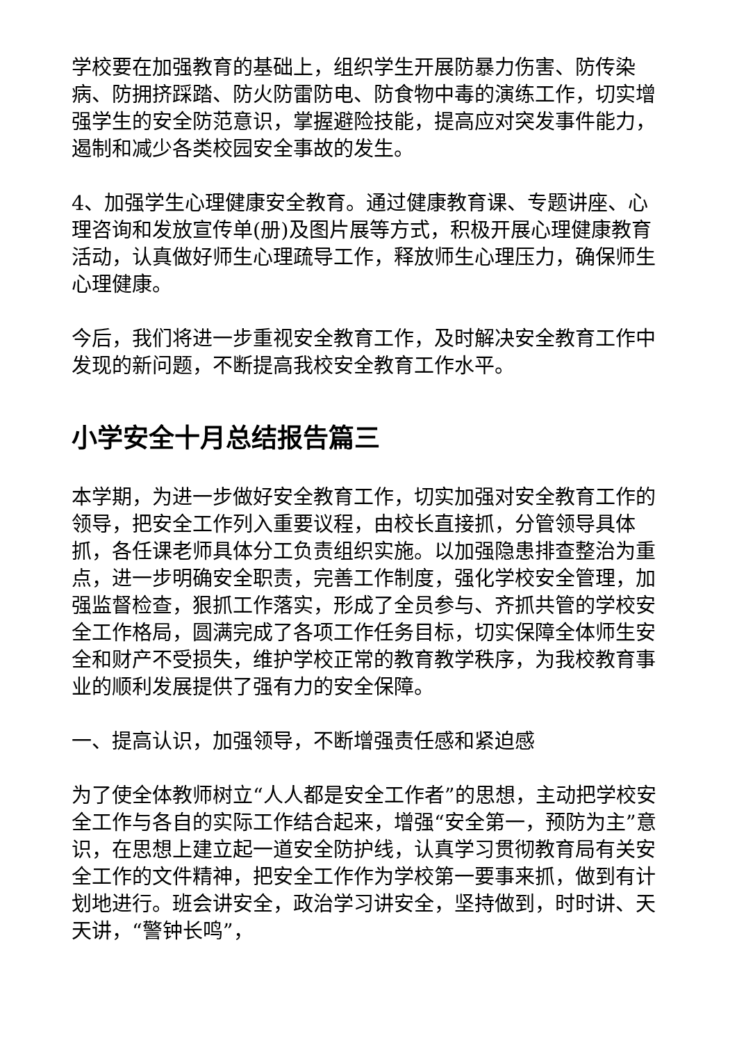学校要在加强教育的基础上，组织学生开展防暴力伤害、防传染病、防拥挤踩踏、防火防雷防电、防食物中毒的演练工作，切实增强学生的安全防范意识，掌握避险技能，提高应对突发事件能力，遏制和减少各类校园安全事故的发生。
4、加强学生心理健康安全教育。通过健康教育课、专题讲座、心理咨询和发放宣传单(册)及图片展等方式，积极开展心理健康教育活动，认真做好师生心理疏导工作，释放师生心理压力，确保师生心理健康。
今后，我们将进一步重视安全教育工作，及时解决安全教育工作中发现的新问题，不断提高我校安全教育工作水平。
小学安全十月总结报告篇三
本学期，为进一步做好安全教育工作，切实加强对安全教育工作的领导，把安全工作列入重要议程，由校长直接抓，分管领导具体抓，各任课老师具体分工负责组织实施。以加强隐患排查整治为重点，进一步明确安全职责，完善工作制度，强化学校安全管理，加强监督检查，狠抓工作落实，形成了全员参与、齐抓共管的学校安全工作格局，圆满完成了各项工作任务目标，切实保障全体师生安全和财产不受损失，维护学校正常的教育教学秩序，为我校教育事业的顺利发展提供了强有力的安全保障。
一、提高认识，加强领导，不断增强责任感和紧迫感
为了使全体教师树立“人人都是安全工作者”的思想，主动把学校安全工作与各自的实际工作结合起来，增强“安全第一，预防为主”意识，在思想上建立起一道安全防护线，认真学习贯彻教育局有关安全工作的文件精神，把安全工作作为学校第一要事来抓，做到有计划地进行。班会讲安全，政治学习讲安全，坚持做到，时时讲、天天讲，“警钟长鸣”，